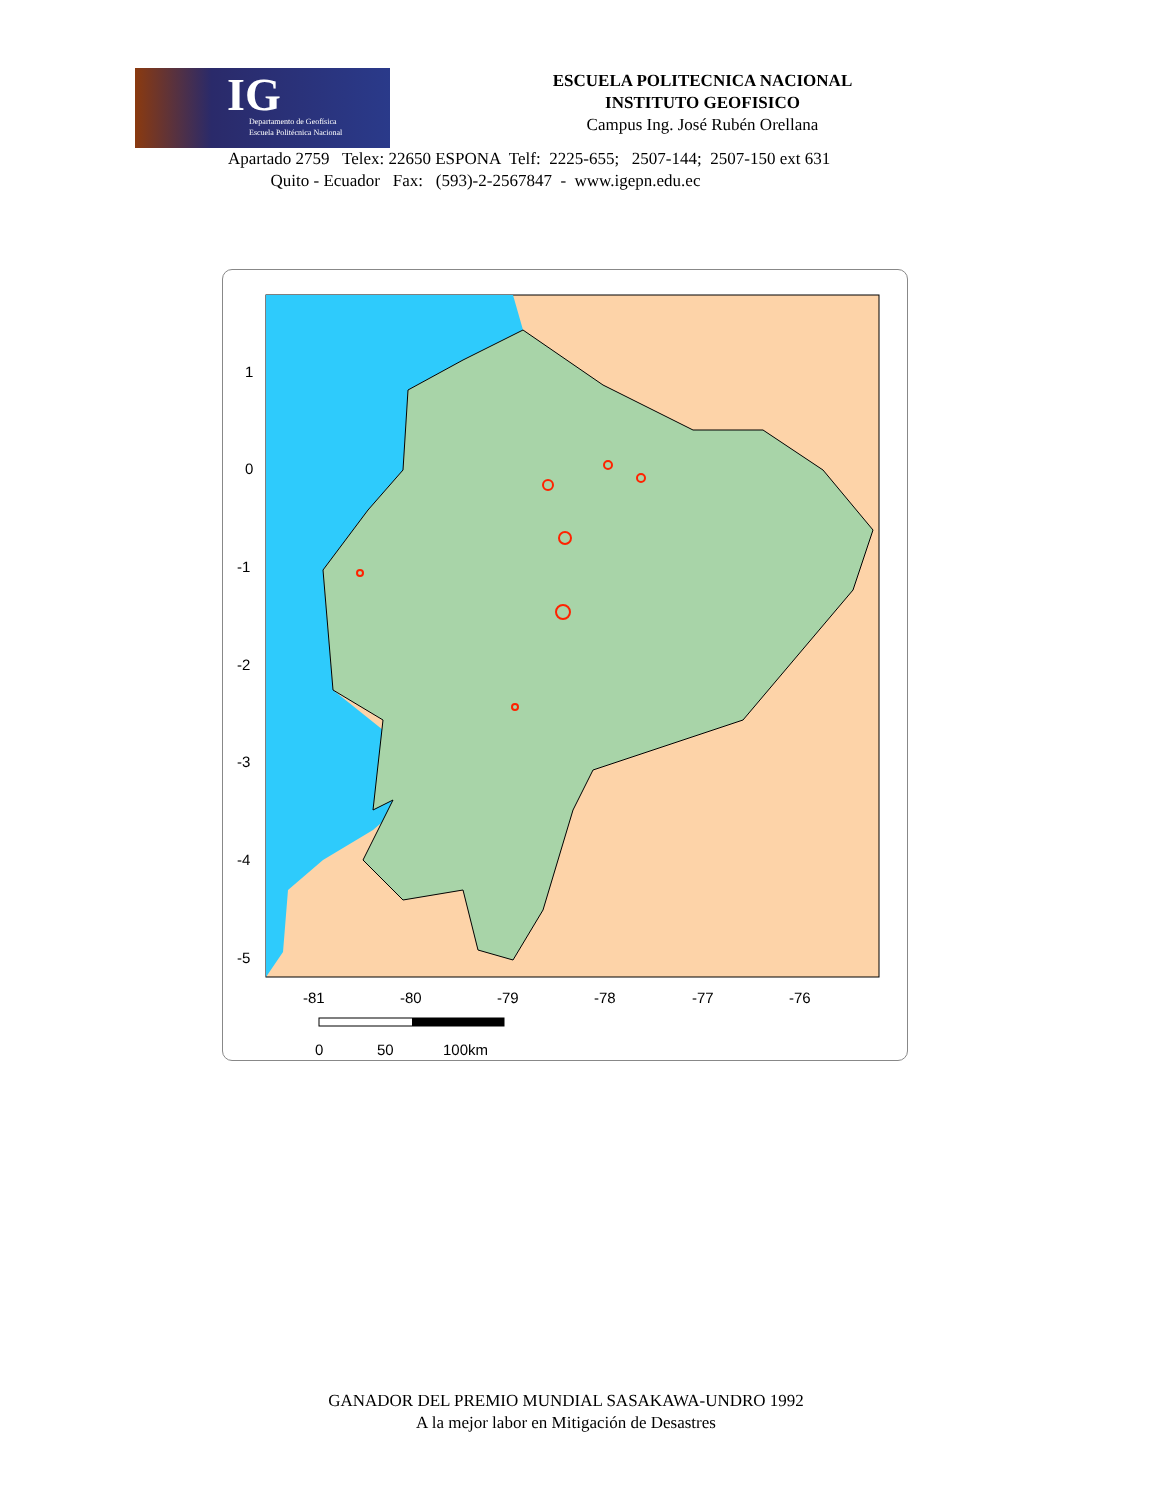IG Departamento de Geofísica
Escuela Politécnica Nacional
ESCUELA POLITECNICA NACIONAL
INSTITUTO GEOFISICO
Campus Ing. José Rubén Orellana
Apartado 2759 Telex: 22650 ESPONA Telf: 2225-655; 2507-144; 2507-150 ext 631
Quito - Ecuador Fax: (593)-2-2567847 - www.igepn.edu.ec
1
0
-1
-2
-3
-4
-5
-81
-80
-79
-78
-77
-76
0
50
100km
GANADOR DEL PREMIO MUNDIAL SASAKAWA-UNDRO 1992
A la mejor labor en Mitigación de Desastres